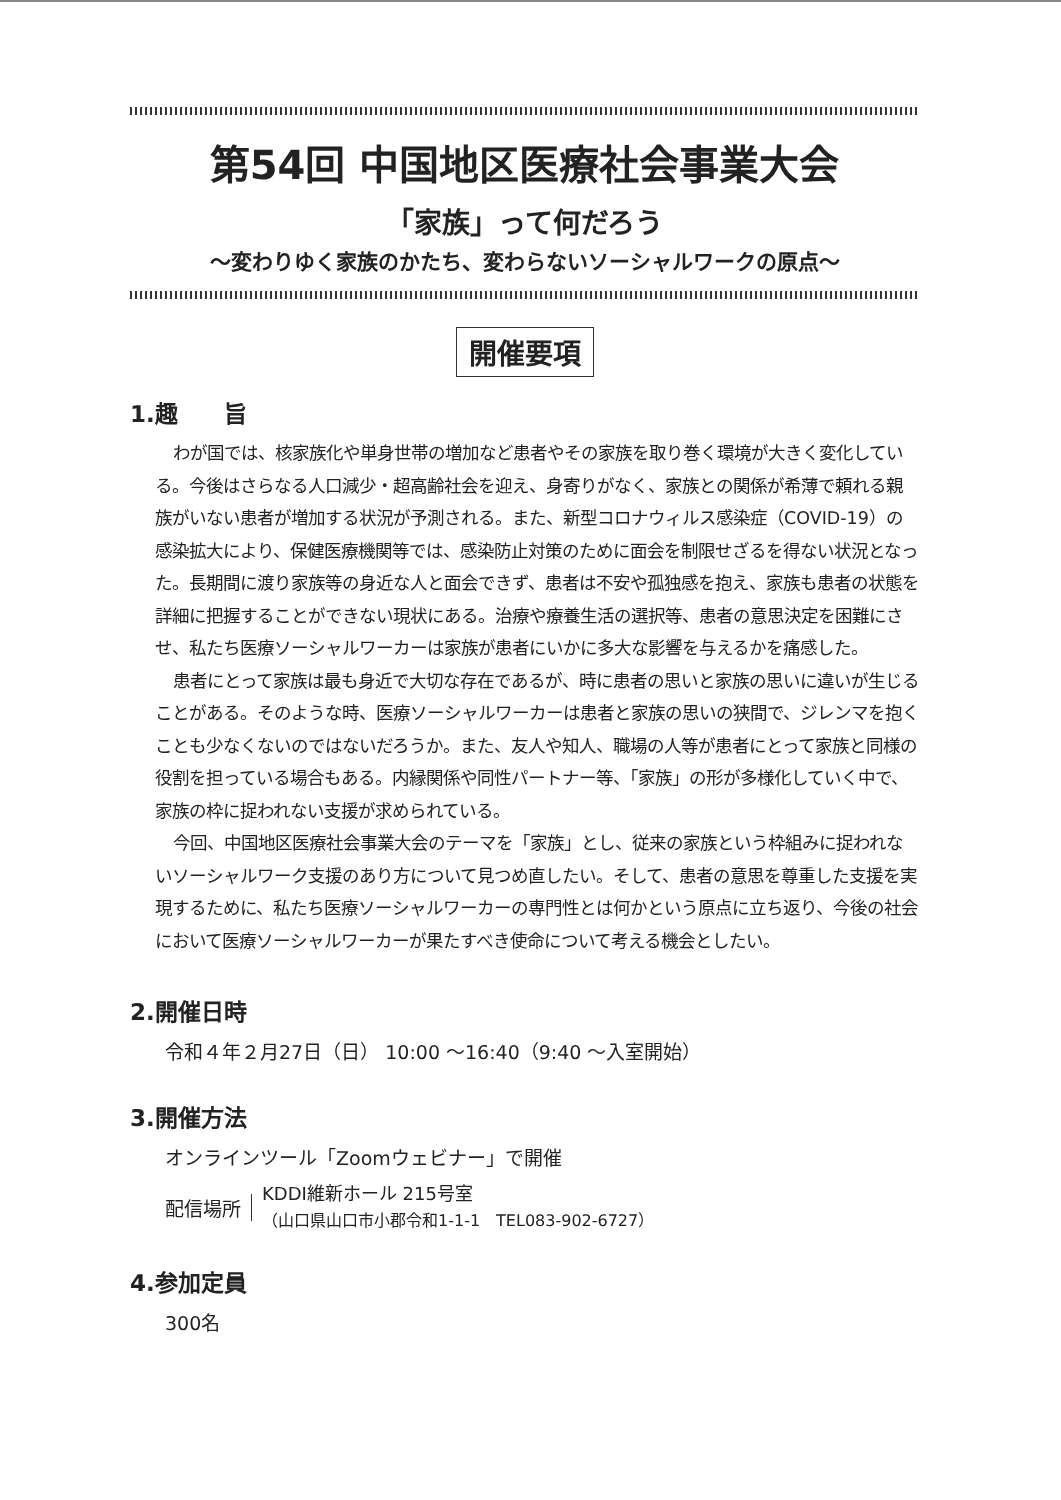第54回 中国地区医療社会事業大会
「家族」って何だろう
～変わりゆく家族のかたち、変わらないソーシャルワークの原点～
開催要項
1.趣　　旨
わが国では、核家族化や単身世帯の増加など患者やその家族を取り巻く環境が大きく変化している。今後はさらなる人口減少・超高齢社会を迎え、身寄りがなく、家族との関係が希薄で頼れる親族がいない患者が増加する状況が予測される。また、新型コロナウィルス感染症（COVID-19）の感染拡大により、保健医療機関等では、感染防止対策のために面会を制限せざるを得ない状況となった。長期間に渡り家族等の身近な人と面会できず、患者は不安や孤独感を抱え、家族も患者の状態を詳細に把握することができない現状にある。治療や療養生活の選択等、患者の意思決定を困難にさせ、私たち医療ソーシャルワーカーは家族が患者にいかに多大な影響を与えるかを痛感した。
患者にとって家族は最も身近で大切な存在であるが、時に患者の思いと家族の思いに違いが生じることがある。そのような時、医療ソーシャルワーカーは患者と家族の思いの狭間で、ジレンマを抱くことも少なくないのではないだろうか。また、友人や知人、職場の人等が患者にとって家族と同様の役割を担っている場合もある。内縁関係や同性パートナー等、「家族」の形が多様化していく中で、家族の枠に捉われない支援が求められている。
今回、中国地区医療社会事業大会のテーマを「家族」とし、従来の家族という枠組みに捉われないソーシャルワーク支援のあり方について見つめ直したい。そして、患者の意思を尊重した支援を実現するために、私たち医療ソーシャルワーカーの専門性とは何かという原点に立ち返り、今後の社会において医療ソーシャルワーカーが果たすべき使命について考える機会としたい。
2.開催日時
令和４年２月27日（日） 10:00 ～16:40（9:40 ～入室開始）
3.開催方法
オンラインツール「Zoomウェビナー」で開催
配信場所
KDDI維新ホール 215号室
（山口県山口市小郡令和1-1-1　TEL083-902-6727）
4.参加定員
300名